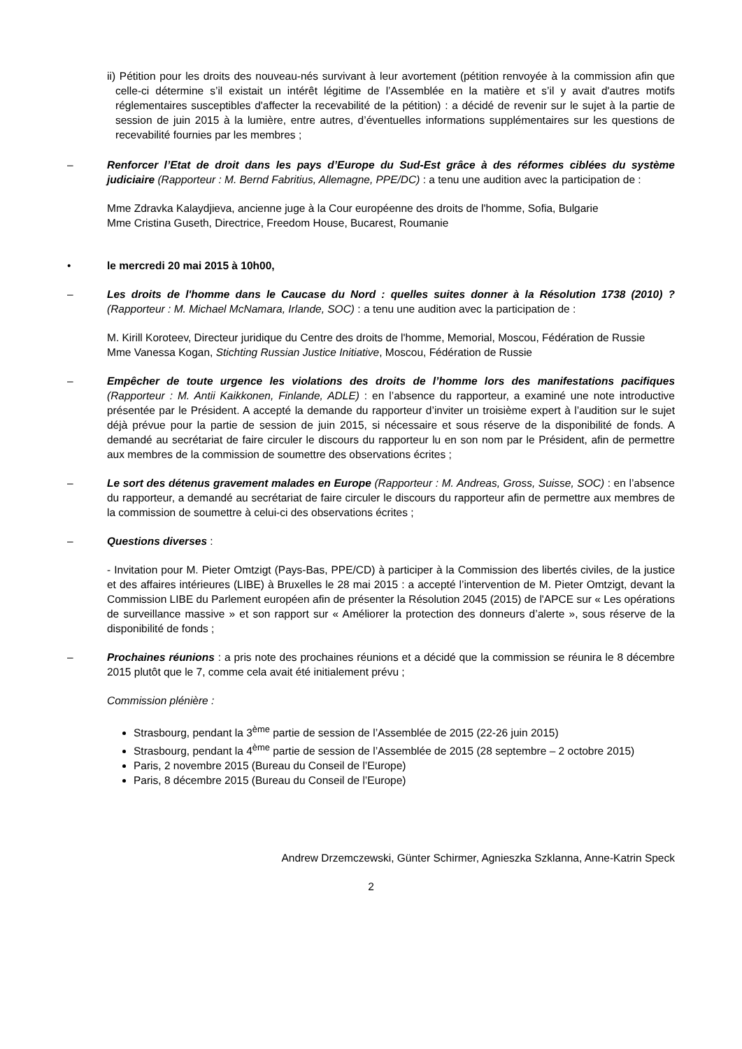ii) Pétition pour les droits des nouveau-nés survivant à leur avortement (pétition renvoyée à la commission afin que celle-ci détermine s’il existait un intérêt légitime de l’Assemblée en la matière et s’il y avait d'autres motifs réglementaires susceptibles d'affecter la recevabilité de la pétition) : a décidé de revenir sur le sujet à la partie de session de juin 2015 à la lumière, entre autres, d’éventuelles informations supplémentaires sur les questions de recevabilité fournies par les membres ;
– Renforcer l’Etat de droit dans les pays d’Europe du Sud-Est grâce à des réformes ciblées du système judiciaire (Rapporteur : M. Bernd Fabritius, Allemagne, PPE/DC) : a tenu une audition avec la participation de :
Mme Zdravka Kalaydjieva, ancienne juge à la Cour européenne des droits de l'homme, Sofia, Bulgarie
Mme Cristina Guseth, Directrice, Freedom House, Bucarest, Roumanie
• le mercredi 20 mai 2015 à 10h00,
– Les droits de l'homme dans le Caucase du Nord : quelles suites donner à la Résolution 1738 (2010) ? (Rapporteur : M. Michael McNamara, Irlande, SOC) : a tenu une audition avec la participation de :
M. Kirill Koroteev, Directeur juridique du Centre des droits de l'homme, Memorial, Moscou, Fédération de Russie
Mme Vanessa Kogan, Stichting Russian Justice Initiative, Moscou, Fédération de Russie
– Empêcher de toute urgence les violations des droits de l’homme lors des manifestations pacifiques (Rapporteur : M. Antii Kaikkonen, Finlande, ADLE) : en l’absence du rapporteur, a examiné une note introductive présentée par le Président. A accepté la demande du rapporteur d’inviter un troisième expert à l’audition sur le sujet déjà prévue pour la partie de session de juin 2015, si nécessaire et sous réserve de la disponibilité de fonds. A demandé au secrétariat de faire circuler le discours du rapporteur lu en son nom par le Président, afin de permettre aux membres de la commission de soumettre des observations écrites ;
– Le sort des détenus gravement malades en Europe (Rapporteur : M. Andreas, Gross, Suisse, SOC) : en l’absence du rapporteur, a demandé au secrétariat de faire circuler le discours du rapporteur afin de permettre aux membres de la commission de soumettre à celui-ci des observations écrites ;
– Questions diverses :
- Invitation pour M. Pieter Omtzigt (Pays-Bas, PPE/CD) à participer à la Commission des libertés civiles, de la justice et des affaires intérieures (LIBE) à Bruxelles le 28 mai 2015 : a accepté l’intervention de M. Pieter Omtzigt, devant la Commission LIBE du Parlement européen afin de présenter la Résolution 2045 (2015) de l'APCE sur « Les opérations de surveillance massive » et son rapport sur « Améliorer la protection des donneurs d’alerte », sous réserve de la disponibilité de fonds ;
– Prochaines réunions : a pris note des prochaines réunions et a décidé que la commission se réunira le 8 décembre 2015 plutôt que le 7, comme cela avait été initialement prévu ;
Commission plénière :
Strasbourg, pendant la 3<sup>ème</sup> partie de session de l’Assemblée de 2015 (22-26 juin 2015)
Strasbourg, pendant la 4<sup>ème</sup> partie de session de l’Assemblée de 2015 (28 septembre – 2 octobre 2015)
Paris, 2 novembre 2015 (Bureau du Conseil de l’Europe)
Paris, 8 décembre 2015 (Bureau du Conseil de l’Europe)
Andrew Drzemczewski, Günter Schirmer, Agnieszka Szklanna, Anne-Katrin Speck
2